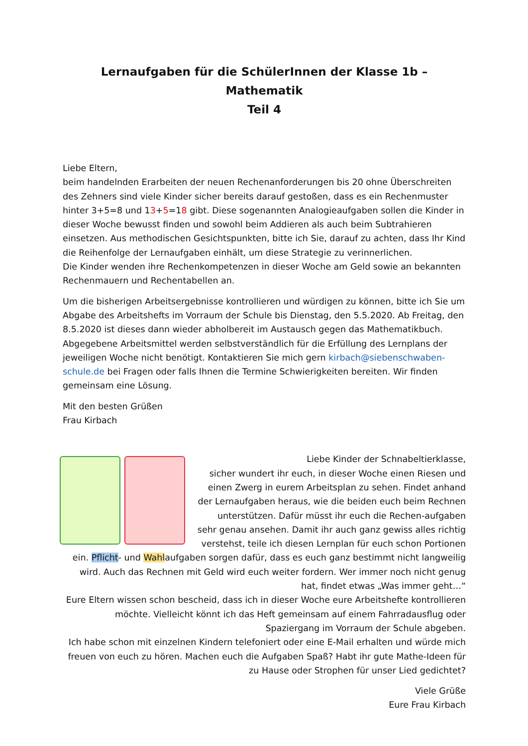Lernaufgaben für die SchülerInnen der Klasse 1b – Mathematik
Teil 4
Liebe Eltern,
beim handelnden Erarbeiten der neuen Rechenanforderungen bis 20 ohne Überschreiten des Zehners sind viele Kinder sicher bereits darauf gestoßen, dass es ein Rechenmuster hinter 3+5=8 und 13+5=18 gibt. Diese sogenannten Analogieaufgaben sollen die Kinder in dieser Woche bewusst finden und sowohl beim Addieren als auch beim Subtrahieren einsetzen. Aus methodischen Gesichtspunkten, bitte ich Sie, darauf zu achten, dass Ihr Kind die Reihenfolge der Lernaufgaben einhält, um diese Strategie zu verinnerlichen.
Die Kinder wenden ihre Rechenkompetenzen in dieser Woche am Geld sowie an bekannten Rechenmauern und Rechentabellen an.
Um die bisherigen Arbeitsergebnisse kontrollieren und würdigen zu können, bitte ich Sie um Abgabe des Arbeitshefts im Vorraum der Schule bis Dienstag, den 5.5.2020. Ab Freitag, den 8.5.2020 ist dieses dann wieder abholbereit im Austausch gegen das Mathematikbuch. Abgegebene Arbeitsmittel werden selbstverständlich für die Erfüllung des Lernplans der jeweiligen Woche nicht benötigt. Kontaktieren Sie mich gern kirbach@siebenschwaben-schule.de bei Fragen oder falls Ihnen die Termine Schwierigkeiten bereiten. Wir finden gemeinsam eine Lösung.
Mit den besten Grüßen
Frau Kirbach
Liebe Kinder der Schnabeltierklasse,
sicher wundert ihr euch, in dieser Woche einen Riesen und einen Zwerg in eurem Arbeitsplan zu sehen. Findet anhand der Lernaufgaben heraus, wie die beiden euch beim Rechnen unterstützen. Dafür müsst ihr euch die Rechen-aufgaben sehr genau ansehen. Damit ihr auch ganz gewiss alles richtig verstehst, teile ich diesen Lernplan für euch schon Portionen ein. Pflicht- und Wahlaufgaben sorgen dafür, dass es euch ganz bestimmt nicht langweilig wird. Auch das Rechnen mit Geld wird euch weiter fordern. Wer immer noch nicht genug hat, findet etwas „Was immer geht…“
Eure Eltern wissen schon bescheid, dass ich in dieser Woche eure Arbeitshefte kontrollieren möchte. Vielleicht könnt ich das Heft gemeinsam auf einem Fahrradausflug oder Spaziergang im Vorraum der Schule abgeben.
Ich habe schon mit einzelnen Kindern telefoniert oder eine E-Mail erhalten und würde mich freuen von euch zu hören. Machen euch die Aufgaben Spaß? Habt ihr gute Mathe-Ideen für zu Hause oder Strophen für unser Lied gedichtet?
Viele Grüße
Eure Frau Kirbach